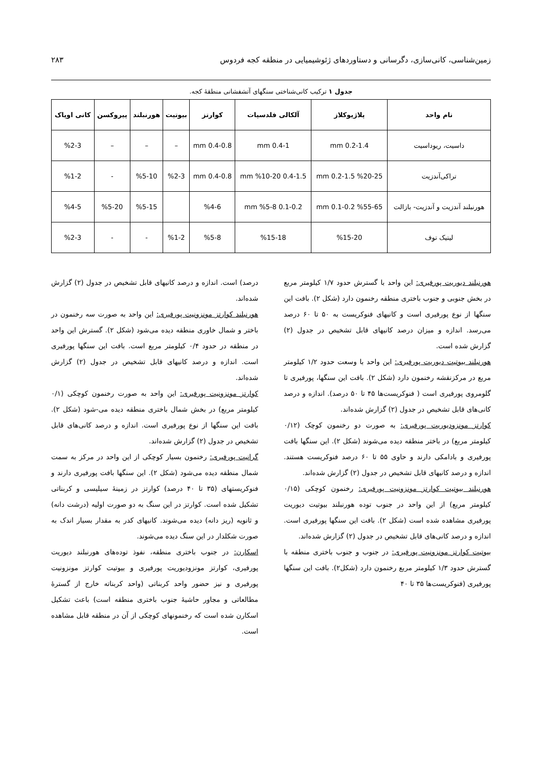زمین‌شناسی، کانی‌سازی، دگرسانی و دستاوردهای ژئوشیمیایی در منطقه کجه فردوس ۲۸۳
جدول ۱ ترکیب کانی‌شناختی سنگهای آتشفشانی منطقهٔ کجه.
| نام واحد | پلاژیوکلاز | آلکالی فلدسپات | کوارتز | بیوتیت | هورنبلند | پیروکسن | کانی اوپاک |
| --- | --- | --- | --- | --- | --- | --- | --- |
| داسیت، ریوداسیت | 0.2-1.4 mm | 0.4-1 mm | 0.4-0.8 mm | – | – | – | %2-3 |
| تراکی‌آندزیت | %20-25 0.2-1.5 mm | 0.4-1.5 mm %10-20 | 0.4-0.8 mm | %2-3 | %5-10 | - | %1-2 |
| هورنبلند آندزیت و آندزیت- بازالت | %55-65 0.1-0.2 mm | 0.1-0.2 mm %5-8 | %4-6 | | %5-15 | %5-20 | %4-5 |
| لیتیک توف | %15-20 | %15-18 | %5-8 | %1-2 | - | - | %2-3 |
هورنبلند دیوریت پورفیری: این واحد با گسترش حدود ۱/۷ کیلومتر مربع در بخش جنوبی و جنوب باختری منطقه رخنمون دارد (شکل ۲). بافت این سنگها از نوع پورفیری است و کانیهای فنوکریست به ۵۰ تا ۶۰ درصد می‌رسد. اندازه و میزان درصد کانیهای قابل تشخیص در جدول (۲) گزارش شده است.
هورنبلند بیوتیت دیوریت پورفیری: این واحد با وسعت حدود ۱/۲ کیلومتر مربع در مرکزنقشه رخنمون دارد (شکل ۲). بافت این سنگها، پورفیری تا گلومروی پورفیری است ( فنوکریست‌ها ۴۵ تا ۵۰ درصد). اندازه و درصد کانی‌های قابل تشخیص در جدول (۲) گزارش شده‌اند.
کوارتز مونزودیوریت پورفیری: به صورت دو رخنمون کوچک (۰/۱۲ کیلومتر مربع) در باختر منطقه دیده می‌شوند (شکل ۲). این سنگها بافت پورفیری و بادامکی دارند و حاوی ۵۵ تا ۶۰ درصد فنوکریست هستند. اندازه و درصد کانیهای قابل تشخیص در جدول (۲) گزارش شده‌اند.
هورنبلند بیوتیت کوارتز مونزونیت پورفیری: رخنمون کوچکی (۰/۱۵ کیلومتر مربع) از این واحد در جنوب توده هورنبلند بیوتیت دیوریت پورفیری مشاهده شده است (شکل ۲). بافت این سنگها پورفیری است. اندازه و درصد کانی‌های قابل تشخیص در جدول (۲) گزارش شده‌اند.
بیوتیت کوارتز مونزونیت پورفیری: در جنوب و جنوب باختری منطقه با گسترش حدود ۱/۳ کیلومتر مربع رخنمون دارد (شکل۲). بافت این سنگها پورفیری (فنوکریست‌ها ۳۵ تا ۴۰
درصد) است. اندازه و درصد کانیهای قابل تشخیص در جدول (۲) گزارش شده‌اند.
هورنبلند کوارتز مونزونیت پورفیری: این واحد به صورت سه رخنمون در باختر و شمال خاوری منطقه دیده می‌شود (شکل ۲). گسترش این واحد در منطقه در حدود ۰/۴ کیلومتر مربع است. بافت این سنگها پورفیری است. اندازه و درصد کانیهای قابل تشخیص در جدول (۲) گزارش شده‌اند.
کوارتز مونزونیت پورفیری: این واحد به صورت رخنمون کوچکی (۰/۱ کیلومتر مربع) در بخش شمال باختری منطقه دیده می-شود (شکل ۲). بافت این سنگها از نوع پورفیری است. اندازه و درصد کانی‌های قابل تشخیص در جدول (۲) گزارش شده‌اند.
گرانیت پورفیری: رخنمون بسیار کوچکی از این واحد در مرکز به سمت شمال منطقه دیده می‌شود (شکل ۲). این سنگها بافت پورفیری دارند و فنوکریستهای (۳۵ تا ۴۰ درصد) کوارتز در زمینهٔ سیلیسی و کربناتی تشکیل شده است. کوارتز در این سنگ به دو صورت اولیه (درشت دانه) و ثانویه (ریز دانه) دیده می‌شوند. کانیهای کدر به مقدار بسیار اندک به صورت شکلدار در این سنگ دیده می‌شوند.
اسکارن: در جنوب باختری منطقه، نفوذ توده‌های هورنبلند دیوریت پورفیری، کوارتز مونزودیوریت پورفیری و بیوتیت کوارتز مونزونیت پورفیری و نیز حضور واحد کربناتی (واحد کربناته خارج از گسترهٔ مطالعاتی و مجاور حاشیهٔ جنوب باختری منطقه است) باعث تشکیل اسکارن شده است که رخنمونهای کوچکی از آن در منطقه قابل مشاهده است.